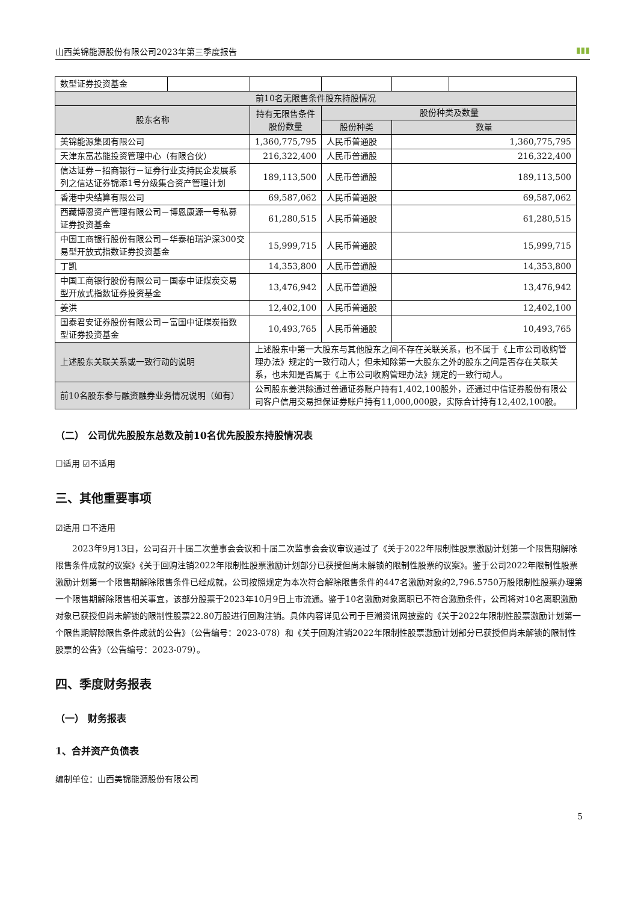山西美锦能源股份有限公司2023年第三季度报告 ▮▮▮
| 数型证券投资基金 | | | | | |
| 前10名无限售条件股东持股情况 | | | | | |
| 股东名称 | | 持有无限售条件股份数量 | 股份种类及数量 | | |
| | | | 股份种类 | 数量 | |
| 美锦能源集团有限公司 | | 1,360,775,795 | 人民币普通股 | 1,360,775,795 | |
| 天津东富芯能投资管理中心（有限合伙） | | 216,322,400 | 人民币普通股 | 216,322,400 | |
| 信达证券－招商银行－证券行业支持民企发展系列之信达证券锦添1号分级集合资产管理计划 | | 189,113,500 | 人民币普通股 | 189,113,500 | |
| 香港中央结算有限公司 | | 69,587,062 | 人民币普通股 | 69,587,062 | |
| 西藏博恩资产管理有限公司－博恩康源一号私募证券投资基金 | | 61,280,515 | 人民币普通股 | 61,280,515 | |
| 中国工商银行股份有限公司－华泰柏瑞沪深300交易型开放式指数证券投资基金 | | 15,999,715 | 人民币普通股 | 15,999,715 | |
| 丁凯 | | 14,353,800 | 人民币普通股 | 14,353,800 | |
| 中国工商银行股份有限公司－国泰中证煤炭交易型开放式指数证券投资基金 | | 13,476,942 | 人民币普通股 | 13,476,942 | |
| 姜洪 | | 12,402,100 | 人民币普通股 | 12,402,100 | |
| 国泰君安证券股份有限公司－富国中证煤炭指数型证券投资基金 | | 10,493,765 | 人民币普通股 | 10,493,765 | |
| 上述股东关联关系或一致行动的说明 | | 上述股东中第一大股东与其他股东之间不存在关联关系，也不属于《上市公司收购管理办法》规定的一致行动人；但未知除第一大股东之外的股东之间是否存在关联关系，也未知是否属于《上市公司收购管理办法》规定的一致行动人。 | | | |
| 前10名股东参与融资融券业务情况说明（如有） | | 公司股东姜洪除通过普通证券账户持有1,402,100股外，还通过中信证券股份有限公司客户信用交易担保证券账户持有11,000,000股，实际合计持有12,402,100股。 | | | |
（二） 公司优先股股东总数及前10名优先股股东持股情况表
☐适用 ☑不适用
三、其他重要事项
☑适用 ☐不适用
2023年9月13日，公司召开十届二次董事会会议和十届二次监事会会议审议通过了《关于2022年限制性股票激励计划第一个限售期解除限售条件成就的议案》《关于回购注销2022年限制性股票激励计划部分已获授但尚未解锁的限制性股票的议案》。鉴于公司2022年限制性股票激励计划第一个限售期解除限售条件已经成就，公司按照规定为本次符合解除限售条件的447名激励对象的2,796.5750万股限制性股票办理第一个限售期解除限售相关事宜，该部分股票于2023年10月9日上市流通。鉴于10名激励对象离职已不符合激励条件，公司将对10名离职激励对象已获授但尚未解锁的限制性股票22.80万股进行回购注销。具体内容详见公司于巨潮资讯网披露的《关于2022年限制性股票激励计划第一个限售期解除限售条件成就的公告》（公告编号：2023-078）和《关于回购注销2022年限制性股票激励计划部分已获授但尚未解锁的限制性股票的公告》（公告编号：2023-079）。
四、季度财务报表
（一） 财务报表
1、合并资产负债表
编制单位：山西美锦能源股份有限公司
5